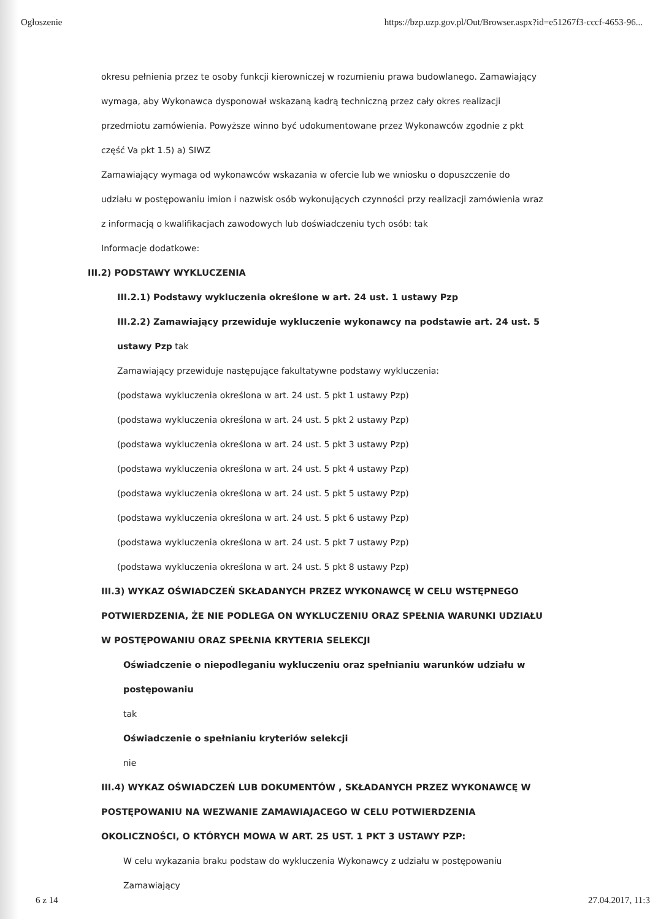Ogłoszenie https://bzp.uzp.gov.pl/Out/Browser.aspx?id=e51267f3-cccf-4653-96...
okresu pełnienia przez te osoby funkcji kierowniczej w rozumieniu prawa budowlanego. Zamawiający
wymaga, aby Wykonawca dysponował wskazaną kadrą techniczną przez cały okres realizacji
przedmiotu zamówienia. Powyższe winno być udokumentowane przez Wykonawców zgodnie z pkt
część Va pkt 1.5) a) SIWZ
Zamawiający wymaga od wykonawców wskazania w ofercie lub we wniosku o dopuszczenie do
udziału w postępowaniu imion i nazwisk osób wykonujących czynności przy realizacji zamówienia wraz
z informacją o kwalifikacjach zawodowych lub doświadczeniu tych osób: tak
Informacje dodatkowe:
III.2) PODSTAWY WYKLUCZENIA
III.2.1) Podstawy wykluczenia określone w art. 24 ust. 1 ustawy Pzp
III.2.2) Zamawiający przewiduje wykluczenie wykonawcy na podstawie art. 24 ust. 5
ustawy Pzp tak
Zamawiający przewiduje następujące fakultatywne podstawy wykluczenia:
(podstawa wykluczenia określona w art. 24 ust. 5 pkt 1 ustawy Pzp)
(podstawa wykluczenia określona w art. 24 ust. 5 pkt 2 ustawy Pzp)
(podstawa wykluczenia określona w art. 24 ust. 5 pkt 3 ustawy Pzp)
(podstawa wykluczenia określona w art. 24 ust. 5 pkt 4 ustawy Pzp)
(podstawa wykluczenia określona w art. 24 ust. 5 pkt 5 ustawy Pzp)
(podstawa wykluczenia określona w art. 24 ust. 5 pkt 6 ustawy Pzp)
(podstawa wykluczenia określona w art. 24 ust. 5 pkt 7 ustawy Pzp)
(podstawa wykluczenia określona w art. 24 ust. 5 pkt 8 ustawy Pzp)
III.3) WYKAZ OŚWIADCZEŃ SKŁADANYCH PRZEZ WYKONAWCĘ W CELU WSTĘPNEGO
POTWIERDZENIA, ŻE NIE PODLEGA ON WYKLUCZENIU ORAZ SPEŁNIA WARUNKI UDZIAŁU
W POSTĘPOWANIU ORAZ SPEŁNIA KRYTERIA SELEKCJI
Oświadczenie o niepodleganiu wykluczeniu oraz spełnianiu warunków udziału w
postępowaniu
tak
Oświadczenie o spełnianiu kryteriów selekcji
nie
III.4) WYKAZ OŚWIADCZEŃ LUB DOKUMENTÓW , SKŁADANYCH PRZEZ WYKONAWCĘ W
POSTĘPOWANIU NA WEZWANIE ZAMAWIAJACEGO W CELU POTWIERDZENIA
OKOLICZNOŚCI, O KTÓRYCH MOWA W ART. 25 UST. 1 PKT 3 USTAWY PZP:
W celu wykazania braku podstaw do wykluczenia Wykonawcy z udziału w postępowaniu Zamawiający
6 z 14 27.04.2017, 11:3